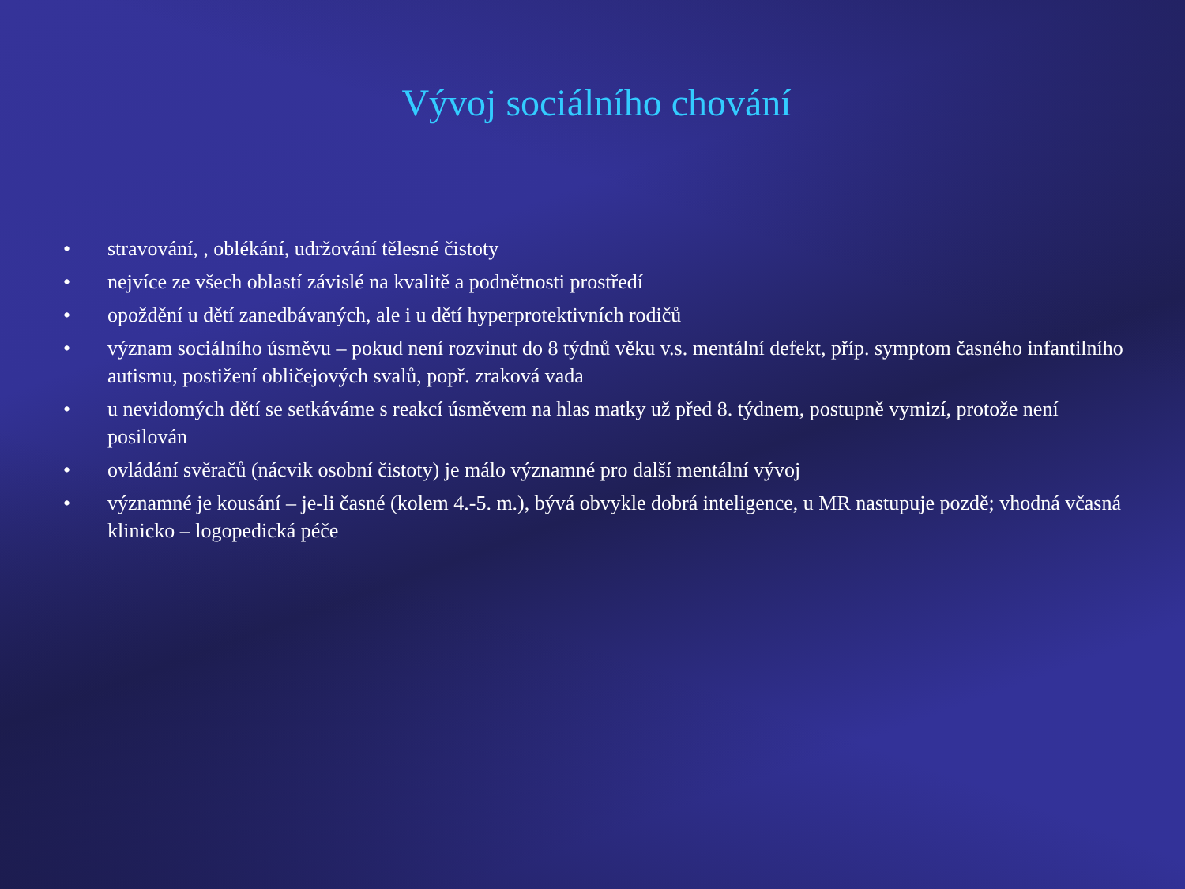Vývoj sociálního chování
• stravování, , oblékání, udržování tělesné čistoty
• nejvíce ze všech oblastí závislé na kvalitě a podnětnosti prostředí
• opoždění u dětí zanedbávaných, ale i u dětí hyperprotektivních rodičů
• význam sociálního úsměvu – pokud není rozvinut do 8 týdnů věku v.s. mentální defekt, příp. symptom časného infantilního autismu, postižení obličejových svalů, popř. zraková vada
• u nevidomých dětí se setkáváme s reakcí úsměvem na hlas matky už před 8. týdnem, postupně vymizí, protože není posilován
• ovládání svěračů (nácvik osobní čistoty) je málo významné pro další mentální vývoj
• významné je kousání – je-li časné (kolem 4.-5. m.), bývá obvykle dobrá inteligence, u MR nastupuje pozdě; vhodná včasná klinicko – logopedická péče